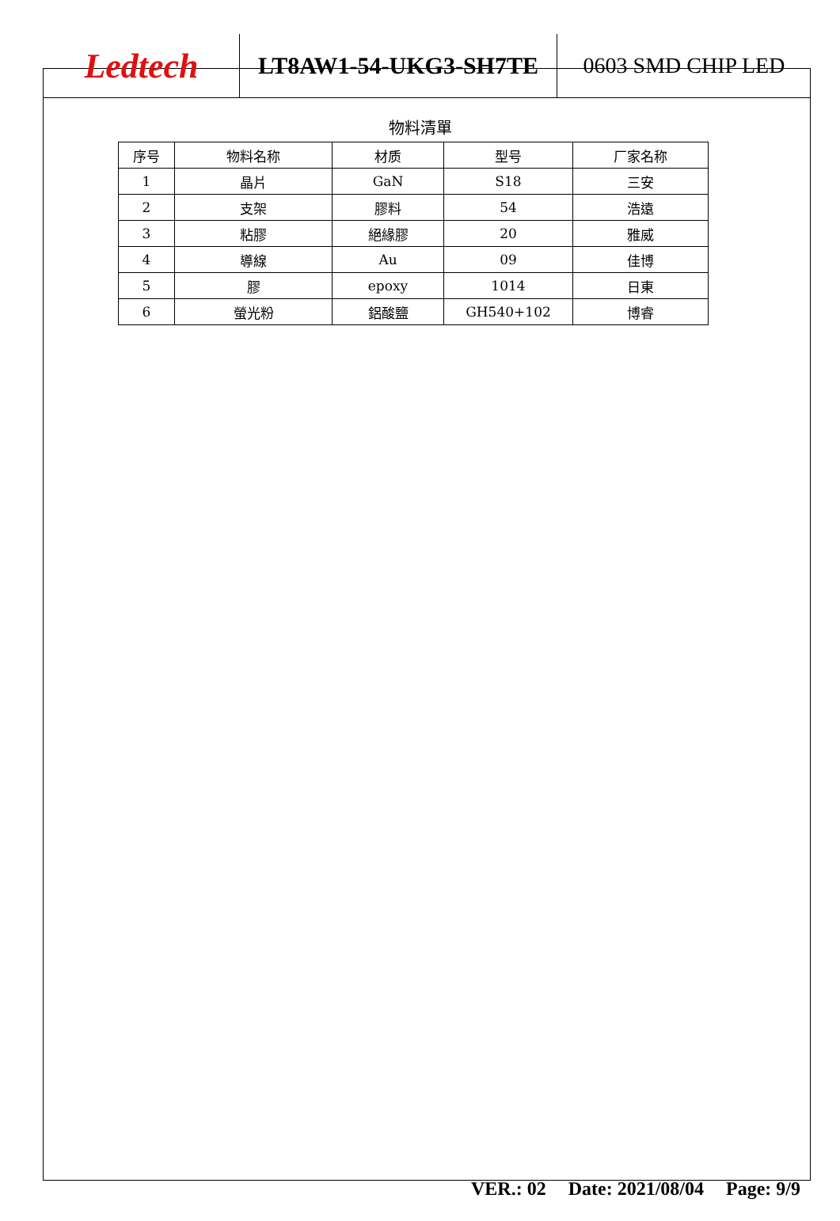Ledtech
LT8AW1-54-UKG3-SH7TE 0603 SMD CHIP LED
物料清單
| 序号 | 物料名称 | 材质 | 型号 | 厂家名称 |
| --- | --- | --- | --- | --- |
| 1 | 晶片 | GaN | S18 | 三安 |
| 2 | 支架 | 膠料 | 54 | 浩遠 |
| 3 | 粘膠 | 絕緣膠 | 20 | 雅威 |
| 4 | 導線 | Au | 09 | 佳博 |
| 5 | 膠 | epoxy | 1014 | 日東 |
| 6 | 螢光粉 | 鋁酸鹽 | GH540+102 | 博睿 |
VER.: 02 Date: 2021/08/04 Page: 9/9